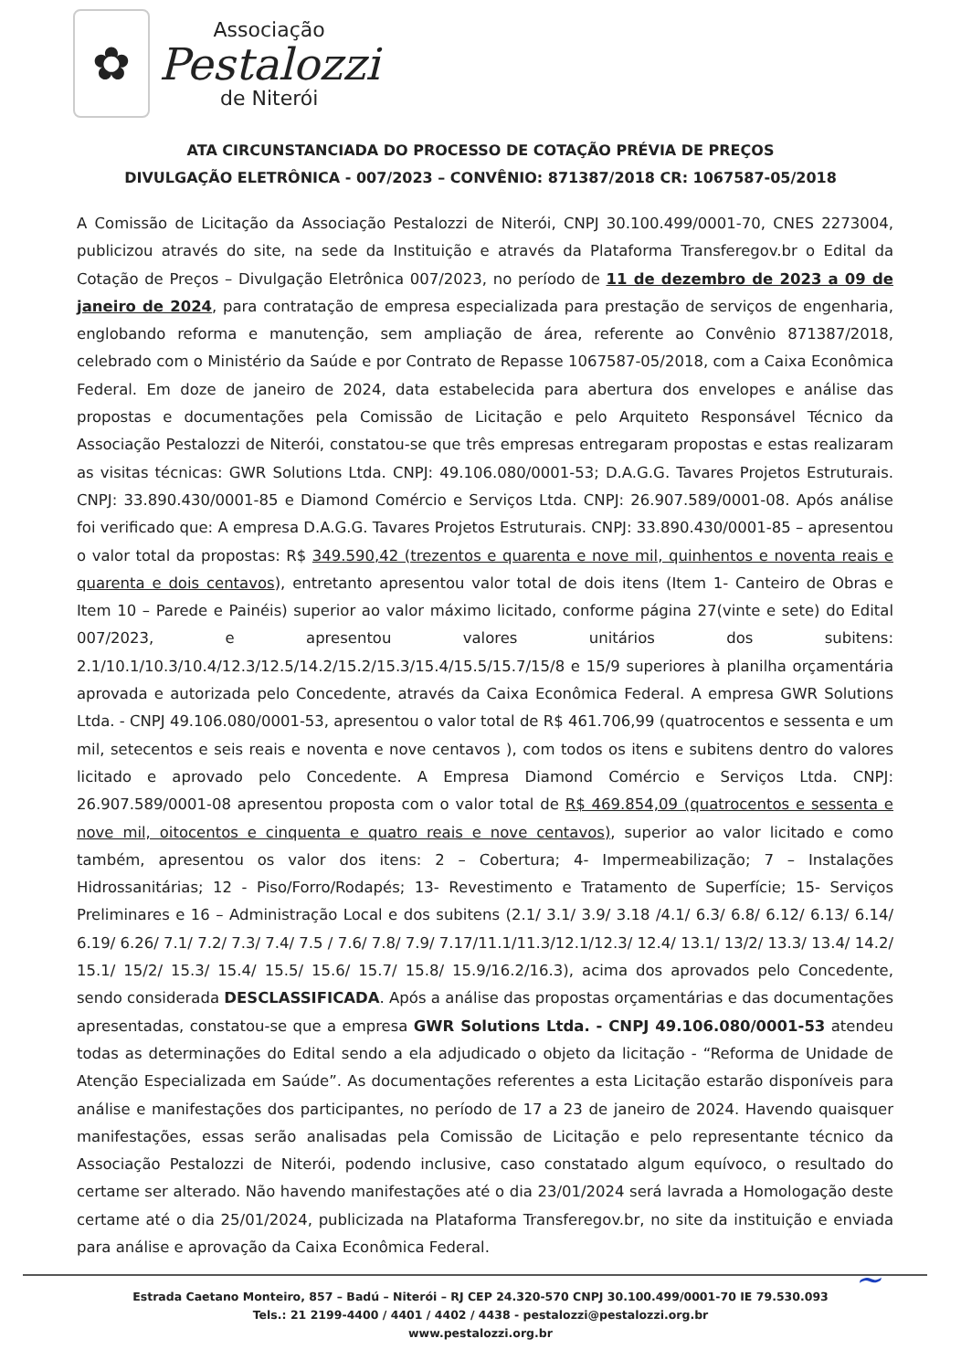✿
Associação
Pestalozzi
de Niterói
ATA CIRCUNSTANCIADA DO PROCESSO DE COTAÇÃO PRÉVIA DE PREÇOS
DIVULGAÇÃO ELETRÔNICA - 007/2023 – CONVÊNIO: 871387/2018 CR: 1067587-05/2018
A Comissão de Licitação da Associação Pestalozzi de Niterói, CNPJ 30.100.499/0001-70, CNES 2273004, publicizou através do site, na sede da Instituição e através da Plataforma Transferegov.br o Edital da Cotação de Preços – Divulgação Eletrônica 007/2023, no período de 11 de dezembro de 2023 a 09 de janeiro de 2024, para contratação de empresa especializada para prestação de serviços de engenharia, englobando reforma e manutenção, sem ampliação de área, referente ao Convênio 871387/2018, celebrado com o Ministério da Saúde e por Contrato de Repasse 1067587-05/2018, com a Caixa Econômica Federal. Em doze de janeiro de 2024, data estabelecida para abertura dos envelopes e análise das propostas e documentações pela Comissão de Licitação e pelo Arquiteto Responsável Técnico da Associação Pestalozzi de Niterói, constatou-se que três empresas entregaram propostas e estas realizaram as visitas técnicas: GWR Solutions Ltda. CNPJ: 49.106.080/0001-53; D.A.G.G. Tavares Projetos Estruturais. CNPJ: 33.890.430/0001-85 e Diamond Comércio e Serviços Ltda. CNPJ: 26.907.589/0001-08. Após análise foi verificado que: A empresa D.A.G.G. Tavares Projetos Estruturais. CNPJ: 33.890.430/0001-85 – apresentou o valor total da propostas: R$ 349.590,42 (trezentos e quarenta e nove mil, quinhentos e noventa reais e quarenta e dois centavos), entretanto apresentou valor total de dois itens (Item 1- Canteiro de Obras e Item 10 – Parede e Painéis) superior ao valor máximo licitado, conforme página 27(vinte e sete) do Edital 007/2023, e apresentou valores unitários dos subitens: 2.1/10.1/10.3/10.4/12.3/12.5/14.2/15.2/15.3/15.4/15.5/15.7/15/8 e 15/9 superiores à planilha orçamentária aprovada e autorizada pelo Concedente, através da Caixa Econômica Federal. A empresa GWR Solutions Ltda. - CNPJ 49.106.080/0001-53, apresentou o valor total de R$ 461.706,99 (quatrocentos e sessenta e um mil, setecentos e seis reais e noventa e nove centavos ), com todos os itens e subitens dentro do valores licitado e aprovado pelo Concedente. A Empresa Diamond Comércio e Serviços Ltda. CNPJ: 26.907.589/0001-08 apresentou proposta com o valor total de R$ 469.854,09 (quatrocentos e sessenta e nove mil, oitocentos e cinquenta e quatro reais e nove centavos), superior ao valor licitado e como também, apresentou os valor dos itens: 2 – Cobertura; 4- Impermeabilização; 7 – Instalações Hidrossanitárias; 12 - Piso/Forro/Rodapés; 13- Revestimento e Tratamento de Superfície; 15- Serviços Preliminares e 16 – Administração Local e dos subitens (2.1/ 3.1/ 3.9/ 3.18 /4.1/ 6.3/ 6.8/ 6.12/ 6.13/ 6.14/ 6.19/ 6.26/ 7.1/ 7.2/ 7.3/ 7.4/ 7.5 / 7.6/ 7.8/ 7.9/ 7.17/11.1/11.3/12.1/12.3/ 12.4/ 13.1/ 13/2/ 13.3/ 13.4/ 14.2/ 15.1/ 15/2/ 15.3/ 15.4/ 15.5/ 15.6/ 15.7/ 15.8/ 15.9/16.2/16.3), acima dos aprovados pelo Concedente, sendo considerada DESCLASSIFICADA. Após a análise das propostas orçamentárias e das documentações apresentadas, constatou-se que a empresa GWR Solutions Ltda. - CNPJ 49.106.080/0001-53 atendeu todas as determinações do Edital sendo a ela adjudicado o objeto da licitação - “Reforma de Unidade de Atenção Especializada em Saúde”. As documentações referentes a esta Licitação estarão disponíveis para análise e manifestações dos participantes, no período de 17 a 23 de janeiro de 2024. Havendo quaisquer manifestações, essas serão analisadas pela Comissão de Licitação e pelo representante técnico da Associação Pestalozzi de Niterói, podendo inclusive, caso constatado algum equívoco, o resultado do certame ser alterado. Não havendo manifestações até o dia 23/01/2024 será lavrada a Homologação deste certame até o dia 25/01/2024, publicizada na Plataforma Transferegov.br, no site da instituição e enviada para análise e aprovação da Caixa Econômica Federal.
~
Estrada Caetano Monteiro, 857 – Badú – Niterói – RJ CEP 24.320-570 CNPJ 30.100.499/0001-70 IE 79.530.093
Tels.: 21 2199-4400 / 4401 / 4402 / 4438 - pestalozzi@pestalozzi.org.br
www.pestalozzi.org.br